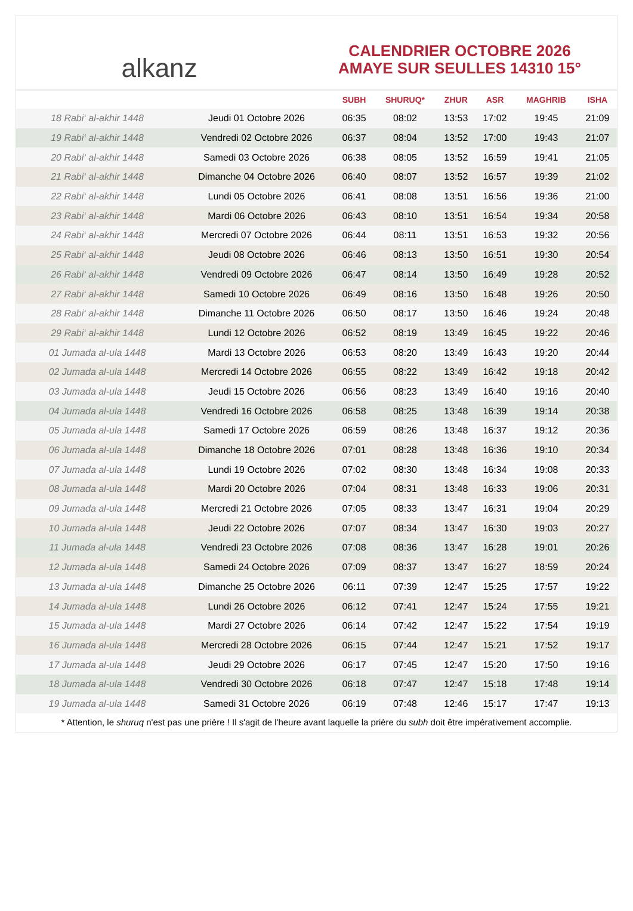alkanz
CALENDRIER OCTOBRE 2026
AMAYE SUR SEULLES 14310 15°
| | | SUBH | SHURUQ* | ZHUR | ASR | MAGHRIB | ISHA |
| --- | --- | --- | --- | --- | --- | --- | --- |
| 18 Rabi‘ al-akhir 1448 | Jeudi 01 Octobre 2026 | 06:35 | 08:02 | 13:53 | 17:02 | 19:45 | 21:09 |
| 19 Rabi‘ al-akhir 1448 | Vendredi 02 Octobre 2026 | 06:37 | 08:04 | 13:52 | 17:00 | 19:43 | 21:07 |
| 20 Rabi‘ al-akhir 1448 | Samedi 03 Octobre 2026 | 06:38 | 08:05 | 13:52 | 16:59 | 19:41 | 21:05 |
| 21 Rabi‘ al-akhir 1448 | Dimanche 04 Octobre 2026 | 06:40 | 08:07 | 13:52 | 16:57 | 19:39 | 21:02 |
| 22 Rabi‘ al-akhir 1448 | Lundi 05 Octobre 2026 | 06:41 | 08:08 | 13:51 | 16:56 | 19:36 | 21:00 |
| 23 Rabi‘ al-akhir 1448 | Mardi 06 Octobre 2026 | 06:43 | 08:10 | 13:51 | 16:54 | 19:34 | 20:58 |
| 24 Rabi‘ al-akhir 1448 | Mercredi 07 Octobre 2026 | 06:44 | 08:11 | 13:51 | 16:53 | 19:32 | 20:56 |
| 25 Rabi‘ al-akhir 1448 | Jeudi 08 Octobre 2026 | 06:46 | 08:13 | 13:50 | 16:51 | 19:30 | 20:54 |
| 26 Rabi‘ al-akhir 1448 | Vendredi 09 Octobre 2026 | 06:47 | 08:14 | 13:50 | 16:49 | 19:28 | 20:52 |
| 27 Rabi‘ al-akhir 1448 | Samedi 10 Octobre 2026 | 06:49 | 08:16 | 13:50 | 16:48 | 19:26 | 20:50 |
| 28 Rabi‘ al-akhir 1448 | Dimanche 11 Octobre 2026 | 06:50 | 08:17 | 13:50 | 16:46 | 19:24 | 20:48 |
| 29 Rabi‘ al-akhir 1448 | Lundi 12 Octobre 2026 | 06:52 | 08:19 | 13:49 | 16:45 | 19:22 | 20:46 |
| 01 Jumada al-ula 1448 | Mardi 13 Octobre 2026 | 06:53 | 08:20 | 13:49 | 16:43 | 19:20 | 20:44 |
| 02 Jumada al-ula 1448 | Mercredi 14 Octobre 2026 | 06:55 | 08:22 | 13:49 | 16:42 | 19:18 | 20:42 |
| 03 Jumada al-ula 1448 | Jeudi 15 Octobre 2026 | 06:56 | 08:23 | 13:49 | 16:40 | 19:16 | 20:40 |
| 04 Jumada al-ula 1448 | Vendredi 16 Octobre 2026 | 06:58 | 08:25 | 13:48 | 16:39 | 19:14 | 20:38 |
| 05 Jumada al-ula 1448 | Samedi 17 Octobre 2026 | 06:59 | 08:26 | 13:48 | 16:37 | 19:12 | 20:36 |
| 06 Jumada al-ula 1448 | Dimanche 18 Octobre 2026 | 07:01 | 08:28 | 13:48 | 16:36 | 19:10 | 20:34 |
| 07 Jumada al-ula 1448 | Lundi 19 Octobre 2026 | 07:02 | 08:30 | 13:48 | 16:34 | 19:08 | 20:33 |
| 08 Jumada al-ula 1448 | Mardi 20 Octobre 2026 | 07:04 | 08:31 | 13:48 | 16:33 | 19:06 | 20:31 |
| 09 Jumada al-ula 1448 | Mercredi 21 Octobre 2026 | 07:05 | 08:33 | 13:47 | 16:31 | 19:04 | 20:29 |
| 10 Jumada al-ula 1448 | Jeudi 22 Octobre 2026 | 07:07 | 08:34 | 13:47 | 16:30 | 19:03 | 20:27 |
| 11 Jumada al-ula 1448 | Vendredi 23 Octobre 2026 | 07:08 | 08:36 | 13:47 | 16:28 | 19:01 | 20:26 |
| 12 Jumada al-ula 1448 | Samedi 24 Octobre 2026 | 07:09 | 08:37 | 13:47 | 16:27 | 18:59 | 20:24 |
| 13 Jumada al-ula 1448 | Dimanche 25 Octobre 2026 | 06:11 | 07:39 | 12:47 | 15:25 | 17:57 | 19:22 |
| 14 Jumada al-ula 1448 | Lundi 26 Octobre 2026 | 06:12 | 07:41 | 12:47 | 15:24 | 17:55 | 19:21 |
| 15 Jumada al-ula 1448 | Mardi 27 Octobre 2026 | 06:14 | 07:42 | 12:47 | 15:22 | 17:54 | 19:19 |
| 16 Jumada al-ula 1448 | Mercredi 28 Octobre 2026 | 06:15 | 07:44 | 12:47 | 15:21 | 17:52 | 19:17 |
| 17 Jumada al-ula 1448 | Jeudi 29 Octobre 2026 | 06:17 | 07:45 | 12:47 | 15:20 | 17:50 | 19:16 |
| 18 Jumada al-ula 1448 | Vendredi 30 Octobre 2026 | 06:18 | 07:47 | 12:47 | 15:18 | 17:48 | 19:14 |
| 19 Jumada al-ula 1448 | Samedi 31 Octobre 2026 | 06:19 | 07:48 | 12:46 | 15:17 | 17:47 | 19:13 |
* Attention, le shuruq n'est pas une prière ! Il s'agit de l'heure avant laquelle la prière du subh doit être impérativement accomplie.